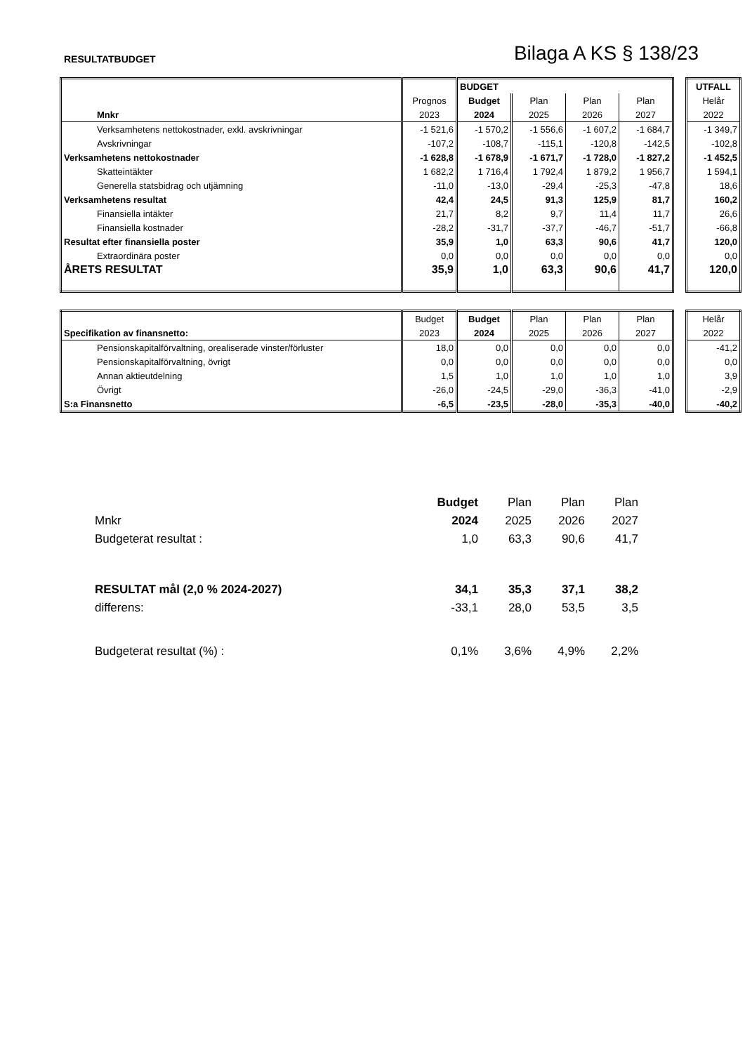RESULTATBUDGET
Bilaga A KS § 138/23
| | | BUDGET | | | |
| | Prognos | Budget | Plan | Plan | Plan |
| Mnkr | 2023 | 2024 | 2025 | 2026 | 2027 |
| Verksamhetens nettokostnader, exkl. avskrivningar | -1 521,6 | -1 570,2 | -1 556,6 | -1 607,2 | -1 684,7 |
| Avskrivningar | -107,2 | -108,7 | -115,1 | -120,8 | -142,5 |
| Verksamhetens nettokostnader | -1 628,8 | -1 678,9 | -1 671,7 | -1 728,0 | -1 827,2 |
| Skatteintäkter | 1 682,2 | 1 716,4 | 1 792,4 | 1 879,2 | 1 956,7 |
| Generella statsbidrag och utjämning | -11,0 | -13,0 | -29,4 | -25,3 | -47,8 |
| Verksamhetens resultat | 42,4 | 24,5 | 91,3 | 125,9 | 81,7 |
| Finansiella intäkter | 21,7 | 8,2 | 9,7 | 11,4 | 11,7 |
| Finansiella kostnader | -28,2 | -31,7 | -37,7 | -46,7 | -51,7 |
| Resultat efter finansiella poster | 35,9 | 1,0 | 63,3 | 90,6 | 41,7 |
| Extraordinära poster | 0,0 | 0,0 | 0,0 | 0,0 | 0,0 |
| ÅRETS RESULTAT | 35,9 | 1,0 | 63,3 | 90,6 | 41,7 |
| UTFALL |
| Helår |
| 2022 |
| -1 349,7 |
| -102,8 |
| -1 452,5 |
| 1 594,1 |
| 18,6 |
| 160,2 |
| 26,6 |
| -66,8 |
| 120,0 |
| 0,0 |
| 120,0 |
| | Budget | Budget | Plan | Plan | Plan |
| Specifikation av finansnetto: | 2023 | 2024 | 2025 | 2026 | 2027 |
| Pensionskapitalförvaltning, orealiserade vinster/förluster | 18,0 | 0,0 | 0,0 | 0,0 | 0,0 |
| Pensionskapitalförvaltning, övrigt | 0,0 | 0,0 | 0,0 | 0,0 | 0,0 |
| Annan aktieutdelning | 1,5 | 1,0 | 1,0 | 1,0 | 1,0 |
| Övrigt | -26,0 | -24,5 | -29,0 | -36,3 | -41,0 |
| S:a Finansnetto | -6,5 | -23,5 | -28,0 | -35,3 | -40,0 |
| Helår |
| 2022 |
| -41,2 |
| 0,0 |
| 3,9 |
| -2,9 |
| -40,2 |
| | Budget | Plan | Plan | Plan |
| Mnkr | 2024 | 2025 | 2026 | 2027 |
| Budgeterat resultat : | 1,0 | 63,3 | 90,6 | 41,7 |
| RESULTAT mål (2,0 % 2024-2027) | 34,1 | 35,3 | 37,1 | 38,2 |
| differens: | -33,1 | 28,0 | 53,5 | 3,5 |
| Budgeterat resultat (%) : | 0,1% | 3,6% | 4,9% | 2,2% |